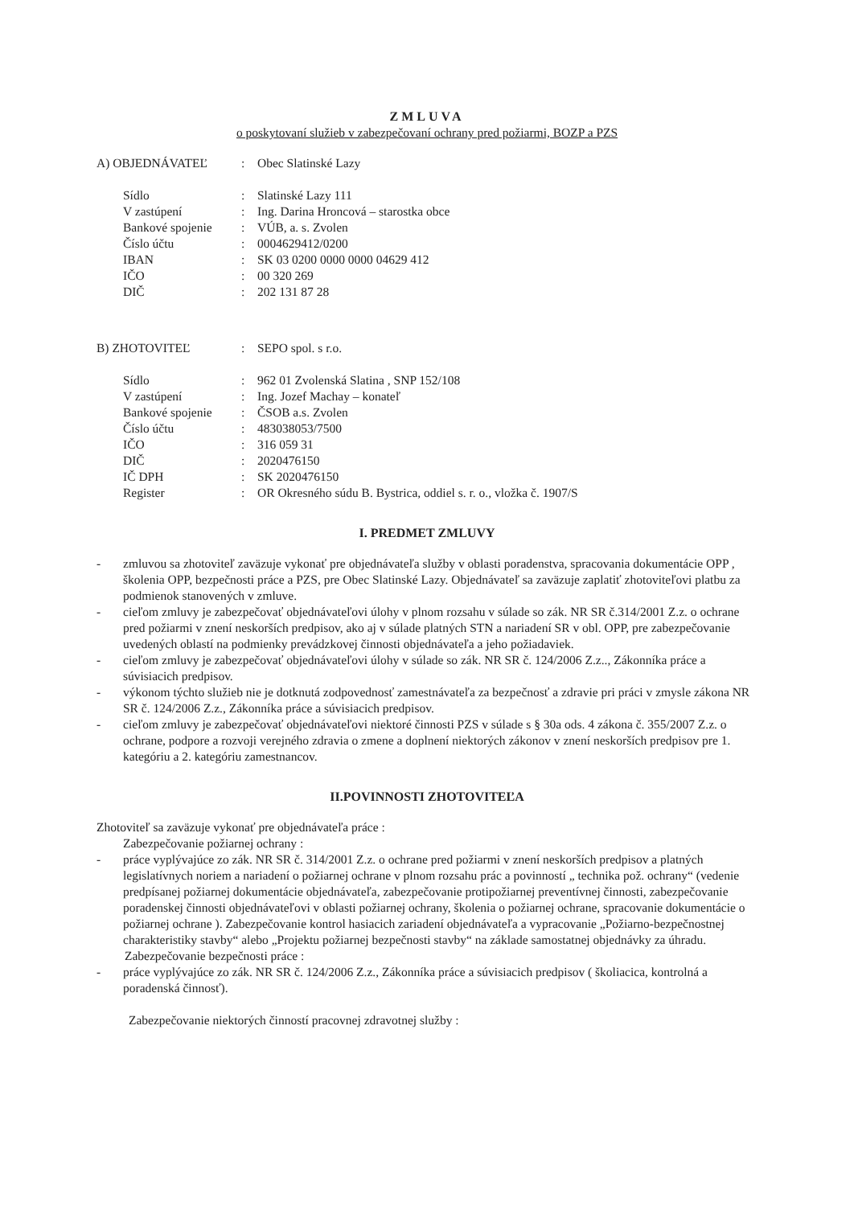ZMLUVA
o poskytovaní služieb v zabezpečovaní ochrany pred požiarmi, BOZP a PZS
| A) OBJEDNÁVATEĽ | : | Obec Slatinské Lazy |
| Sídlo | : | Slatinské Lazy 111 |
| V zastúpení | : | Ing. Darina Hroncová – starostka obce |
| Bankové spojenie | : | VÚB, a. s. Zvolen |
| Číslo účtu | : | 0004629412/0200 |
| IBAN | : | SK 03 0200 0000 0000 04629 412 |
| IČO | : | 00 320 269 |
| DIČ | : | 202 131 87 28 |
| B) ZHOTOVITEĽ | : | SEPO spol. s r.o. |
| Sídlo | : | 962 01 Zvolenská Slatina , SNP 152/108 |
| V zastúpení | : | Ing. Jozef Machay – konateľ |
| Bankové spojenie | : | ČSOB a.s. Zvolen |
| Číslo účtu | : | 483038053/7500 |
| IČO | : | 316 059 31 |
| DIČ | : | 2020476150 |
| IČ DPH | : | SK 2020476150 |
| Register | : | OR Okresného súdu B. Bystrica, oddiel s. r. o., vložka č. 1907/S |
I. PREDMET ZMLUVY
- zmluvou sa zhotoviteľ zaväzuje vykonať pre objednávateľa služby v oblasti poradenstva, spracovania dokumentácie OPP , školenia OPP, bezpečnosti práce a PZS, pre Obec Slatinské Lazy. Objednávateľ sa zaväzuje zaplatiť zhotoviteľovi platbu za podmienok stanovených v zmluve.
- cieľom zmluvy je zabezpečovať objednávateľovi úlohy v plnom rozsahu v súlade so zák. NR SR č.314/2001 Z.z. o ochrane pred požiarmi v znení neskorších predpisov, ako aj v súlade platných STN a nariadení SR v obl. OPP, pre zabezpečovanie uvedených oblastí na podmienky prevádzkovej činnosti objednávateľa a jeho požiadaviek.
- cieľom zmluvy je zabezpečovať objednávateľovi úlohy v súlade so zák. NR SR č. 124/2006 Z.z.., Zákonníka práce a súvisiacich predpisov.
- výkonom týchto služieb nie je dotknutá zodpovednosť zamestnávateľa za bezpečnosť a zdravie pri práci v zmysle zákona NR SR č. 124/2006 Z.z., Zákonníka práce a súvisiacich predpisov.
- cieľom zmluvy je zabezpečovať objednávateľovi niektoré činnosti PZS v súlade s § 30a ods. 4 zákona č. 355/2007 Z.z. o ochrane, podpore a rozvoji verejného zdravia o zmene a doplnení niektorých zákonov v znení neskorších predpisov pre 1. kategóriu a 2. kategóriu zamestnancov.
II.POVINNOSTI ZHOTOVITEĽA
Zhotoviteľ sa zaväzuje vykonať pre objednávateľa práce :
Zabezpečovanie požiarnej ochrany :
- práce vyplývajúce zo zák. NR SR č. 314/2001 Z.z. o ochrane pred požiarmi v znení neskorších predpisov a platných legislatívnych noriem a nariadení o požiarnej ochrane v plnom rozsahu prác a povinností „ technika pož. ochrany“ (vedenie predpísanej požiarnej dokumentácie objednávateľa, zabezpečovanie protipožiarnej preventívnej činnosti, zabezpečovanie poradenskej činnosti objednávateľovi v oblasti požiarnej ochrany, školenia o požiarnej ochrane, spracovanie dokumentácie o požiarnej ochrane ). Zabezpečovanie kontrol hasiacich zariadení objednávateľa a vypracovanie „Požiarno-bezpečnostnej charakteristiky stavby“ alebo „Projektu požiarnej bezpečnosti stavby“ na základe samostatnej objednávky za úhradu.
Zabezpečovanie bezpečnosti práce :
- práce vyplývajúce zo zák. NR SR č. 124/2006 Z.z., Zákonníka práce a súvisiacich predpisov ( školiacica, kontrolná a poradenská činnosť).
Zabezpečovanie niektorých činností pracovnej zdravotnej služby :